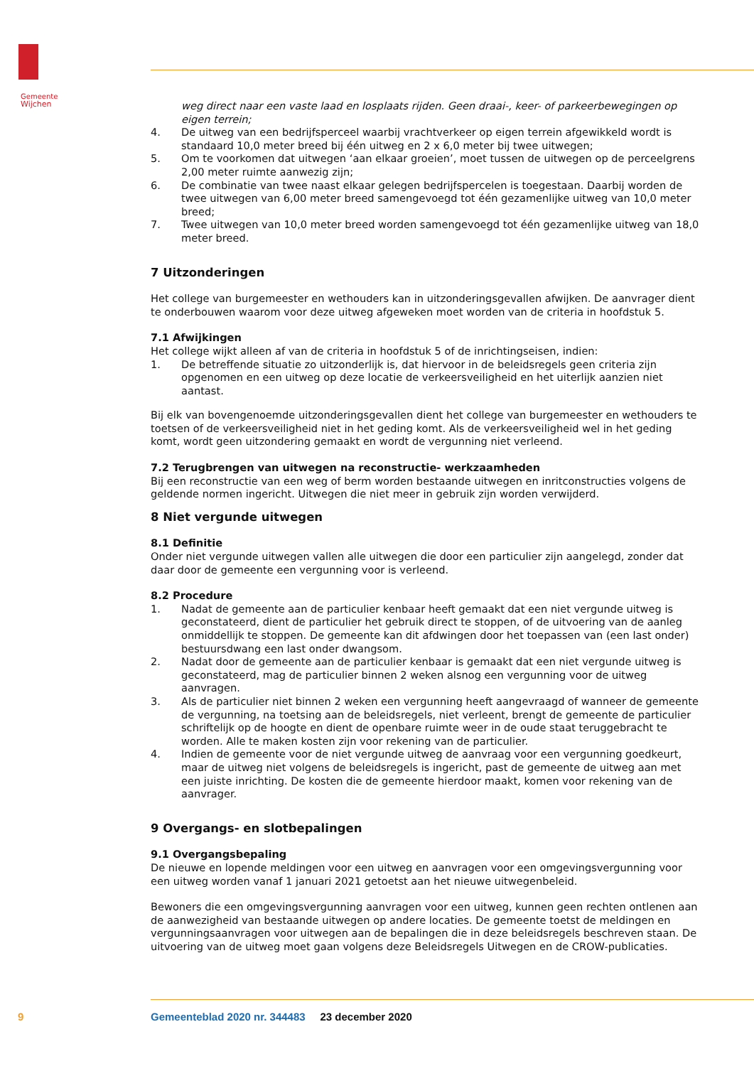Gemeente
Wijchen
weg direct naar een vaste laad en losplaats rijden. Geen draai-, keer- of parkeerbewegingen op eigen terrein;
4. De uitweg van een bedrijfsperceel waarbij vrachtverkeer op eigen terrein afgewikkeld wordt is standaard 10,0 meter breed bij één uitweg en 2 x 6,0 meter bij twee uitwegen;
5. Om te voorkomen dat uitwegen ‘aan elkaar groeien’, moet tussen de uitwegen op de perceelgrens 2,00 meter ruimte aanwezig zijn;
6. De combinatie van twee naast elkaar gelegen bedrijfspercelen is toegestaan. Daarbij worden de twee uitwegen van 6,00 meter breed samengevoegd tot één gezamenlijke uitweg van 10,0 meter breed;
7. Twee uitwegen van 10,0 meter breed worden samengevoegd tot één gezamenlijke uitweg van 18,0 meter breed.
7 Uitzonderingen
Het college van burgemeester en wethouders kan in uitzonderingsgevallen afwijken. De aanvrager dient te onderbouwen waarom voor deze uitweg afgeweken moet worden van de criteria in hoofdstuk 5.
7.1 Afwijkingen
Het college wijkt alleen af van de criteria in hoofdstuk 5 of de inrichtingseisen, indien:
1. De betreffende situatie zo uitzonderlijk is, dat hiervoor in de beleidsregels geen criteria zijn opgenomen en een uitweg op deze locatie de verkeersveiligheid en het uiterlijk aanzien niet aantast.
Bij elk van bovengenoemde uitzonderingsgevallen dient het college van burgemeester en wethouders te toetsen of de verkeersveiligheid niet in het geding komt. Als de verkeersveiligheid wel in het geding komt, wordt geen uitzondering gemaakt en wordt de vergunning niet verleend.
7.2 Terugbrengen van uitwegen na reconstructie- werkzaamheden
Bij een reconstructie van een weg of berm worden bestaande uitwegen en inritconstructies volgens de geldende normen ingericht. Uitwegen die niet meer in gebruik zijn worden verwijderd.
8 Niet vergunde uitwegen
8.1 Definitie
Onder niet vergunde uitwegen vallen alle uitwegen die door een particulier zijn aangelegd, zonder dat daar door de gemeente een vergunning voor is verleend.
8.2 Procedure
1. Nadat de gemeente aan de particulier kenbaar heeft gemaakt dat een niet vergunde uitweg is geconstateerd, dient de particulier het gebruik direct te stoppen, of de uitvoering van de aanleg onmiddellijk te stoppen. De gemeente kan dit afdwingen door het toepassen van (een last onder) bestuursdwang een last onder dwangsom.
2. Nadat door de gemeente aan de particulier kenbaar is gemaakt dat een niet vergunde uitweg is geconstateerd, mag de particulier binnen 2 weken alsnog een vergunning voor de uitweg aanvragen.
3. Als de particulier niet binnen 2 weken een vergunning heeft aangevraagd of wanneer de gemeente de vergunning, na toetsing aan de beleidsregels, niet verleent, brengt de gemeente de particulier schriftelijk op de hoogte en dient de openbare ruimte weer in de oude staat teruggebracht te worden. Alle te maken kosten zijn voor rekening van de particulier.
4. Indien de gemeente voor de niet vergunde uitweg de aanvraag voor een vergunning goedkeurt, maar de uitweg niet volgens de beleidsregels is ingericht, past de gemeente de uitweg aan met een juiste inrichting. De kosten die de gemeente hierdoor maakt, komen voor rekening van de aanvrager.
9 Overgangs- en slotbepalingen
9.1 Overgangsbepaling
De nieuwe en lopende meldingen voor een uitweg en aanvragen voor een omgevingsvergunning voor een uitweg worden vanaf 1 januari 2021 getoetst aan het nieuwe uitwegenbeleid.
Bewoners die een omgevingsvergunning aanvragen voor een uitweg, kunnen geen rechten ontlenen aan de aanwezigheid van bestaande uitwegen op andere locaties. De gemeente toetst de meldingen en vergunningsaanvragen voor uitwegen aan de bepalingen die in deze beleidsregels beschreven staan. De uitvoering van de uitweg moet gaan volgens deze Beleidsregels Uitwegen en de CROW-publicaties.
9 Gemeenteblad 2020 nr. 344483 23 december 2020